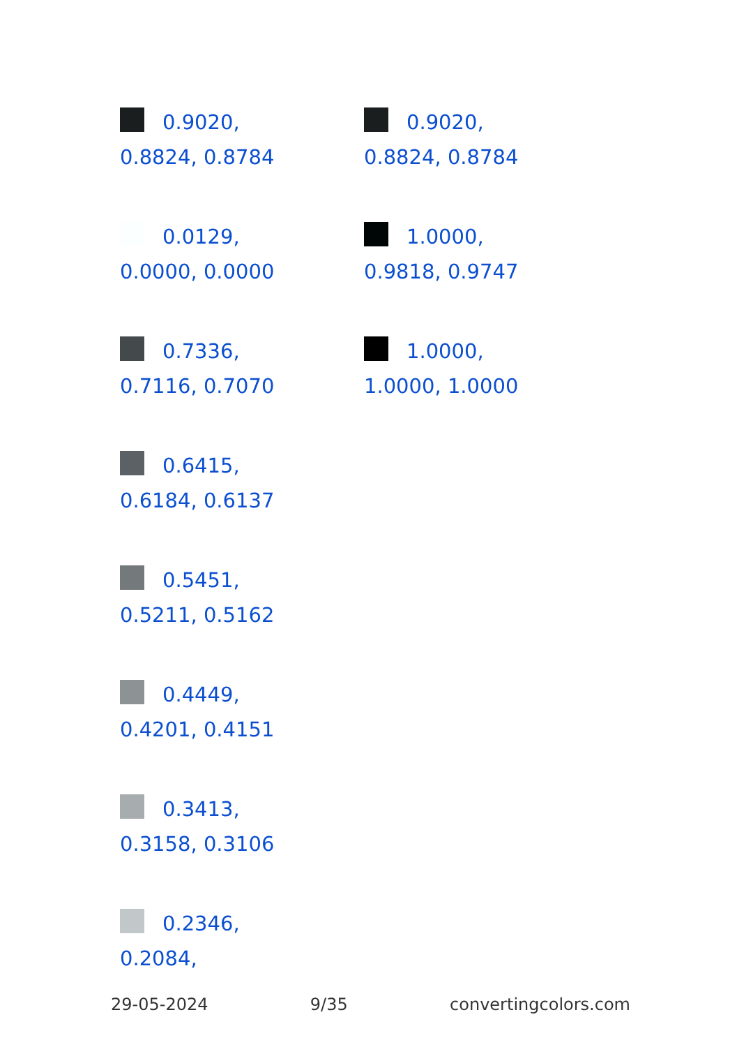0.9020, 0.8824, 0.8784
0.0129, 0.0000, 0.0000
0.7336, 0.7116, 0.7070
0.6415, 0.6184, 0.6137
0.5451, 0.5211, 0.5162
0.4449, 0.4201, 0.4151
0.3413, 0.3158, 0.3106
0.2346, 0.2084,
0.9020, 0.8824, 0.8784
1.0000, 0.9818, 0.9747
1.0000, 1.0000, 1.0000
29-05-2024 9/35 convertingcolors.com